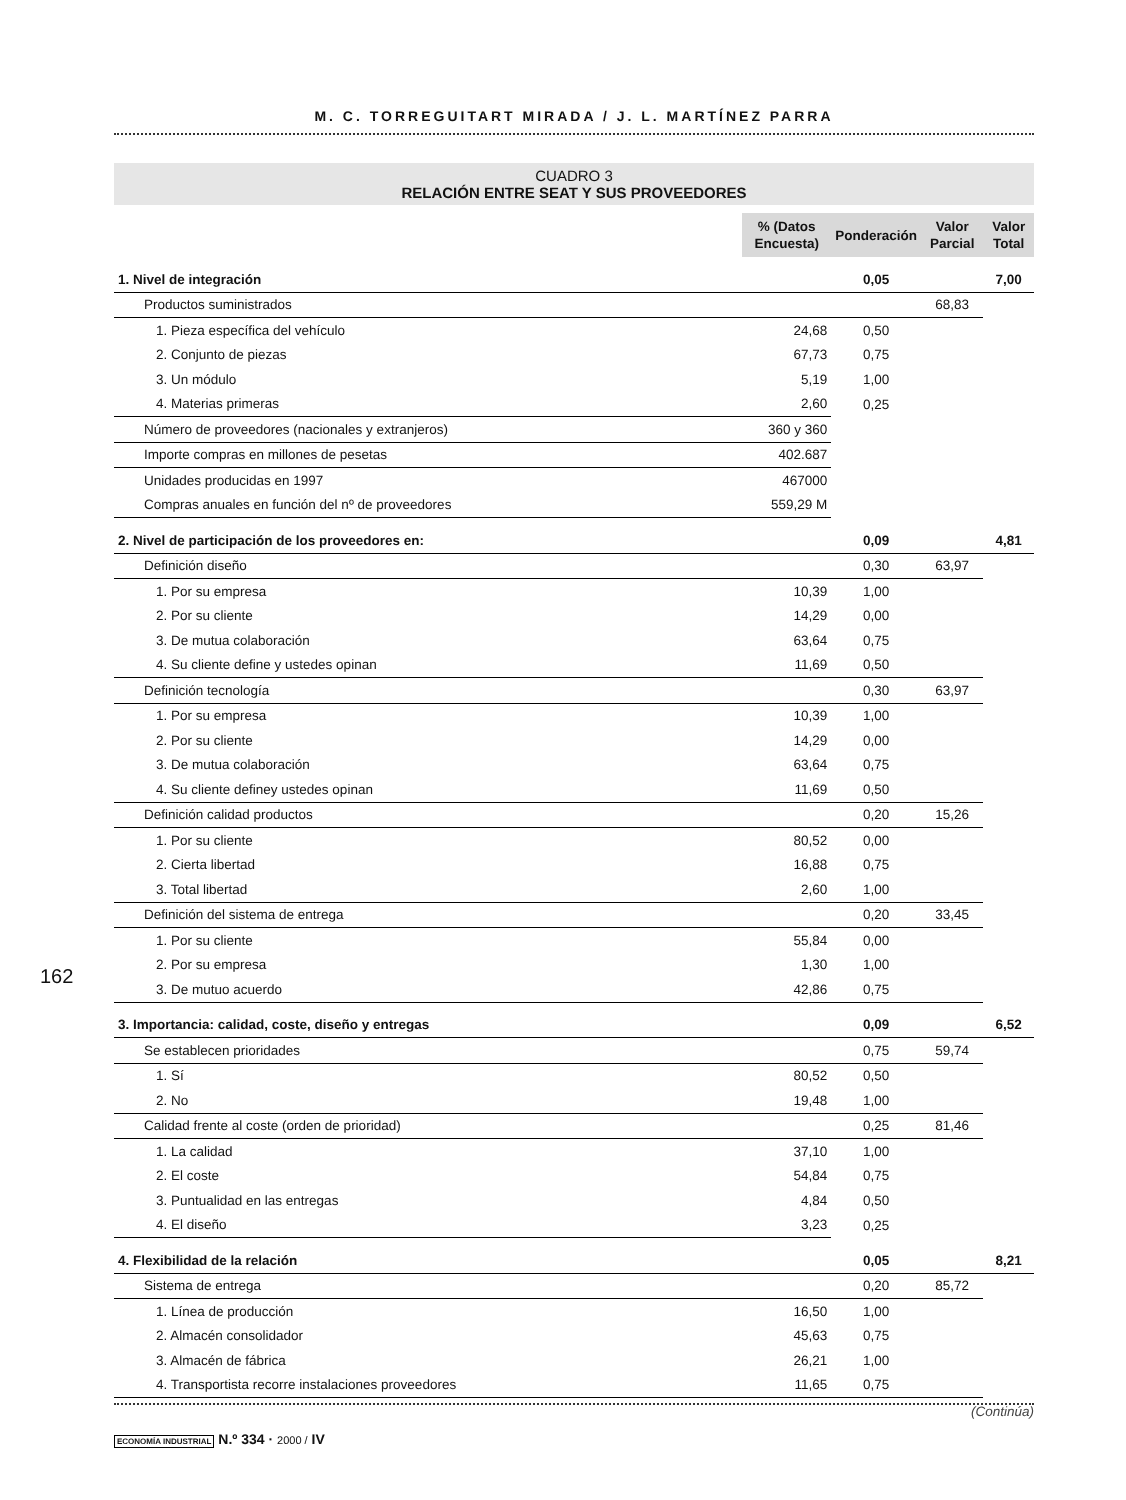M. C. TORREGUITART MIRADA / J. L. MARTÍNEZ PARRA
CUADRO 3
RELACIÓN ENTRE SEAT Y SUS PROVEEDORES
| | % (Datos Encuesta) | Ponderación | Valor Parcial | Valor Total |
| 1. Nivel de integración | | 0,05 | | 7,00 |
| Productos suministrados | | | 68,83 | |
| 1. Pieza específica del vehículo | 24,68 | 0,50 | | |
| 2. Conjunto de piezas | 67,73 | 0,75 | | |
| 3. Un módulo | 5,19 | 1,00 | | |
| 4. Materias primeras | 2,60 | 0,25 | | |
| Número de proveedores (nacionales y extranjeros) | 360 y 360 | | | |
| Importe compras en millones de pesetas | 402.687 | | | |
| Unidades producidas en 1997 | 467000 | | | |
| Compras anuales en función del nº de proveedores | 559,29 M | | | |
| 2. Nivel de participación de los proveedores en: | | 0,09 | | 4,81 |
| Definición diseño | | 0,30 | 63,97 | |
| 1. Por su empresa | 10,39 | 1,00 | | |
| 2. Por su cliente | 14,29 | 0,00 | | |
| 3. De mutua colaboración | 63,64 | 0,75 | | |
| 4. Su cliente define y ustedes opinan | 11,69 | 0,50 | | |
| Definición tecnología | | 0,30 | 63,97 | |
| 1. Por su empresa | 10,39 | 1,00 | | |
| 2. Por su cliente | 14,29 | 0,00 | | |
| 3. De mutua colaboración | 63,64 | 0,75 | | |
| 4. Su cliente definey ustedes opinan | 11,69 | 0,50 | | |
| Definición calidad productos | | 0,20 | 15,26 | |
| 1. Por su cliente | 80,52 | 0,00 | | |
| 2. Cierta libertad | 16,88 | 0,75 | | |
| 3. Total libertad | 2,60 | 1,00 | | |
| Definición del sistema de entrega | | 0,20 | 33,45 | |
| 1. Por su cliente | 55,84 | 0,00 | | |
| 2. Por su empresa | 1,30 | 1,00 | | |
| 3. De mutuo acuerdo | 42,86 | 0,75 | | |
| 3. Importancia: calidad, coste, diseño y entregas | | 0,09 | | 6,52 |
| Se establecen prioridades | | 0,75 | 59,74 | |
| 1. Sí | 80,52 | 0,50 | | |
| 2. No | 19,48 | 1,00 | | |
| Calidad frente al coste (orden de prioridad) | | 0,25 | 81,46 | |
| 1. La calidad | 37,10 | 1,00 | | |
| 2. El coste | 54,84 | 0,75 | | |
| 3. Puntualidad en las entregas | 4,84 | 0,50 | | |
| 4. El diseño | 3,23 | 0,25 | | |
| 4. Flexibilidad de la relación | | 0,05 | | 8,21 |
| Sistema de entrega | | 0,20 | 85,72 | |
| 1. Línea de producción | 16,50 | 1,00 | | |
| 2. Almacén consolidador | 45,63 | 0,75 | | |
| 3. Almacén de fábrica | 26,21 | 1,00 | | |
| 4. Transportista recorre instalaciones proveedores | 11,65 | 0,75 | | |
(Continúa)
162
ECONOMÍA INDUSTRIAL N.º 334 · 2000 / IV